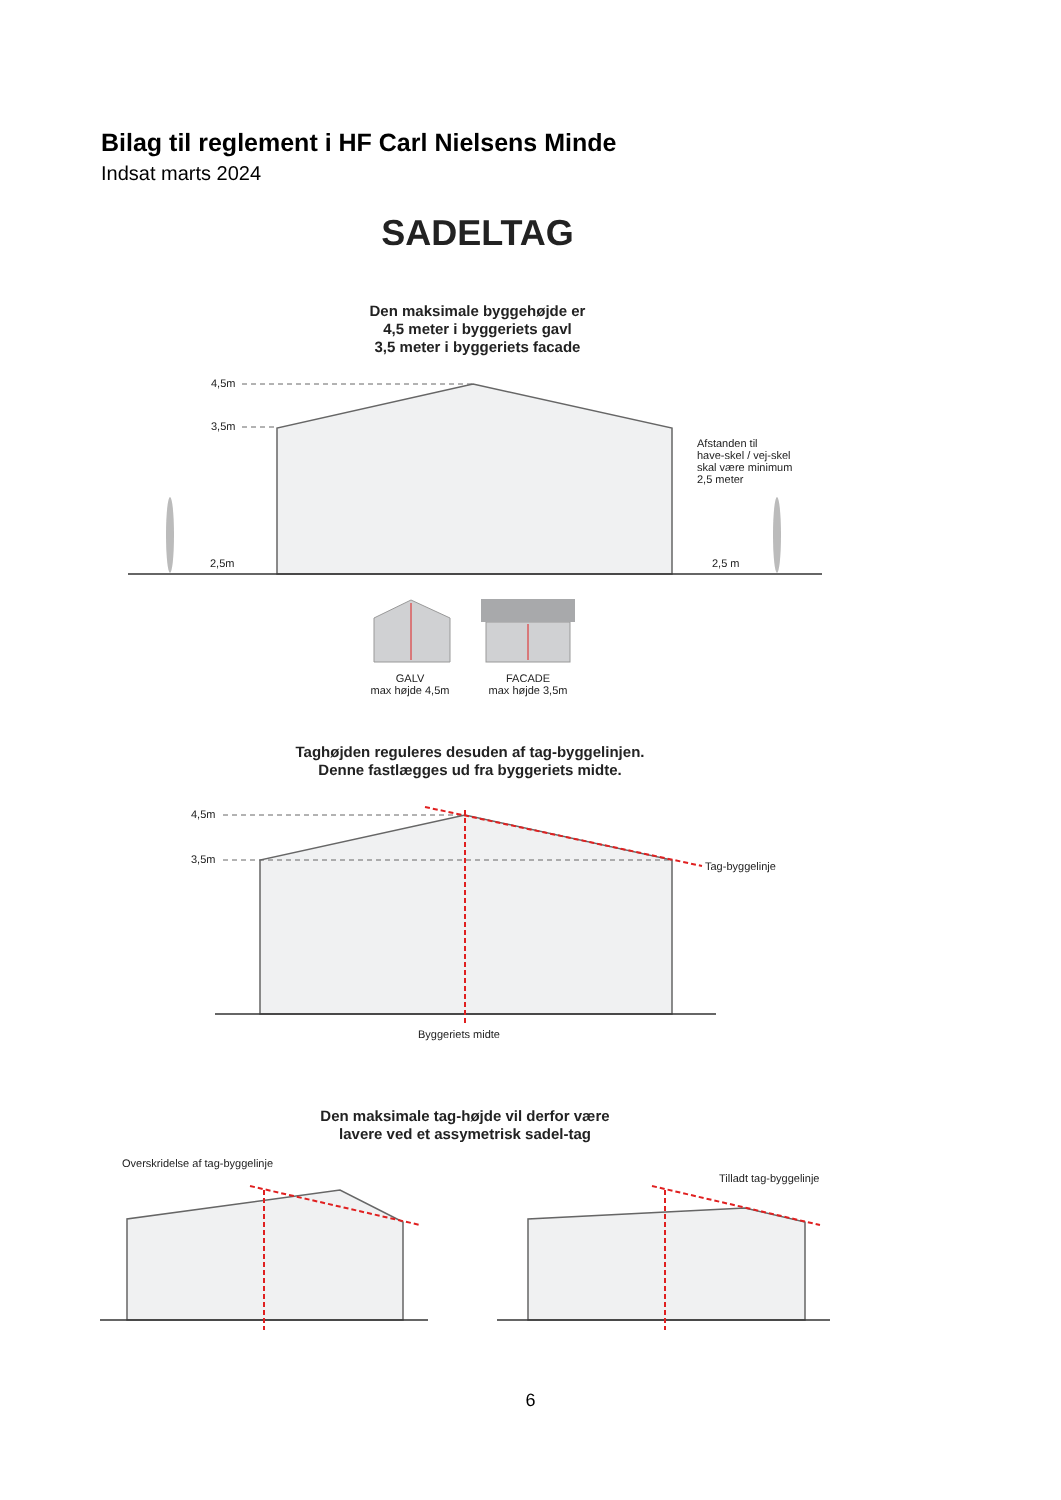Bilag til reglement i HF Carl Nielsens Minde
Indsat marts 2024
SADELTAG
Den maksimale byggehøjde er
4,5 meter i byggeriets gavl
3,5 meter i byggeriets facade
4,5m
3,5m
Afstanden til
have-skel / vej-skel
skal være minimum
2,5 meter
2,5m 2,5 m
GALV
max højde 4,5m
FACADE
max højde 3,5m
Taghøjden reguleres desuden af tag-byggelinjen.
Denne fastlægges ud fra byggeriets midte.
4,5m
3,5m
Tag-byggelinje
Byggeriets midte
Den maksimale tag-højde vil derfor være
lavere ved et assymetrisk sadel-tag
Overskridelse af tag-byggelinje
Tilladt tag-byggelinje
6